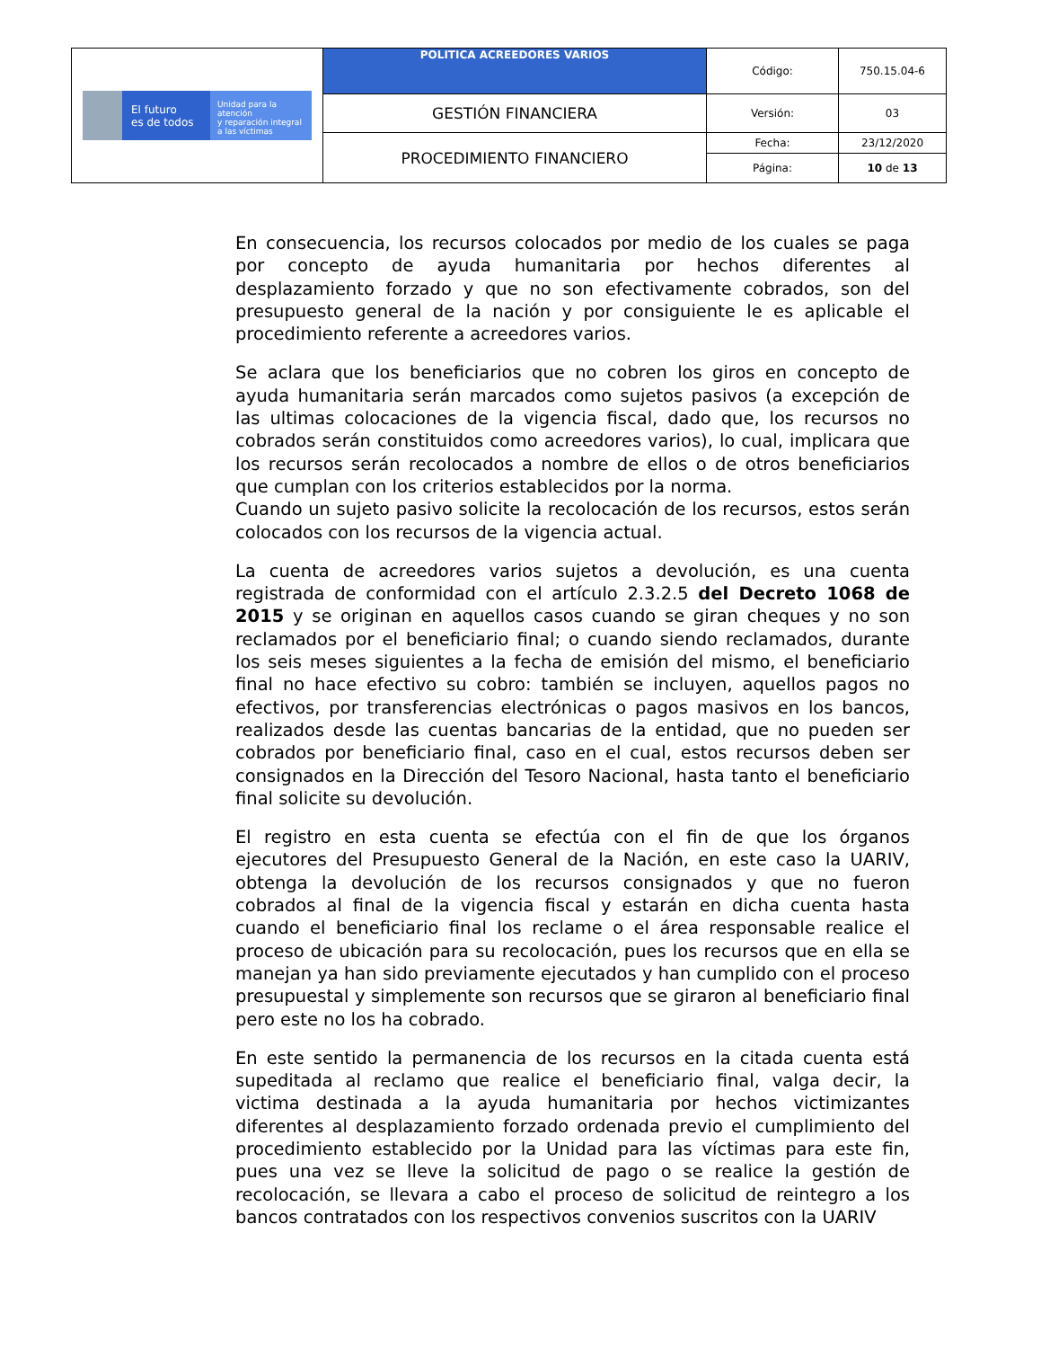| El futuro es de todos Unidad para la atención y reparación integral a las víctimas | POLITICA ACREEDORES VARIOS | Código: | 750.15.04-6 |
| | GESTIÓN FINANCIERA | Versión: | 03 |
| | PROCEDIMIENTO FINANCIERO | Fecha: | 23/12/2020 |
| | | Página: | 10 de 13 |
En consecuencia, los recursos colocados por medio de los cuales se paga por concepto de ayuda humanitaria por hechos diferentes al desplazamiento forzado y que no son efectivamente cobrados, son del presupuesto general de la nación y por consiguiente le es aplicable el procedimiento referente a acreedores varios.
Se aclara que los beneficiarios que no cobren los giros en concepto de ayuda humanitaria serán marcados como sujetos pasivos (a excepción de las ultimas colocaciones de la vigencia fiscal, dado que, los recursos no cobrados serán constituidos como acreedores varios), lo cual, implicara que los recursos serán recolocados a nombre de ellos o de otros beneficiarios que cumplan con los criterios establecidos por la norma.
Cuando un sujeto pasivo solicite la recolocación de los recursos, estos serán colocados con los recursos de la vigencia actual.
La cuenta de acreedores varios sujetos a devolución, es una cuenta registrada de conformidad con el artículo 2.3.2.5 del Decreto 1068 de 2015 y se originan en aquellos casos cuando se giran cheques y no son reclamados por el beneficiario final; o cuando siendo reclamados, durante los seis meses siguientes a la fecha de emisión del mismo, el beneficiario final no hace efectivo su cobro: también se incluyen, aquellos pagos no efectivos, por transferencias electrónicas o pagos masivos en los bancos, realizados desde las cuentas bancarias de la entidad, que no pueden ser cobrados por beneficiario final, caso en el cual, estos recursos deben ser consignados en la Dirección del Tesoro Nacional, hasta tanto el beneficiario final solicite su devolución.
El registro en esta cuenta se efectúa con el fin de que los órganos ejecutores del Presupuesto General de la Nación, en este caso la UARIV, obtenga la devolución de los recursos consignados y que no fueron cobrados al final de la vigencia fiscal y estarán en dicha cuenta hasta cuando el beneficiario final los reclame o el área responsable realice el proceso de ubicación para su recolocación, pues los recursos que en ella se manejan ya han sido previamente ejecutados y han cumplido con el proceso presupuestal y simplemente son recursos que se giraron al beneficiario final pero este no los ha cobrado.
En este sentido la permanencia de los recursos en la citada cuenta está supeditada al reclamo que realice el beneficiario final, valga decir, la victima destinada a la ayuda humanitaria por hechos victimizantes diferentes al desplazamiento forzado ordenada previo el cumplimiento del procedimiento establecido por la Unidad para las víctimas para este fin, pues una vez se lleve la solicitud de pago o se realice la gestión de recolocación, se llevara a cabo el proceso de solicitud de reintegro a los bancos contratados con los respectivos convenios suscritos con la UARIV